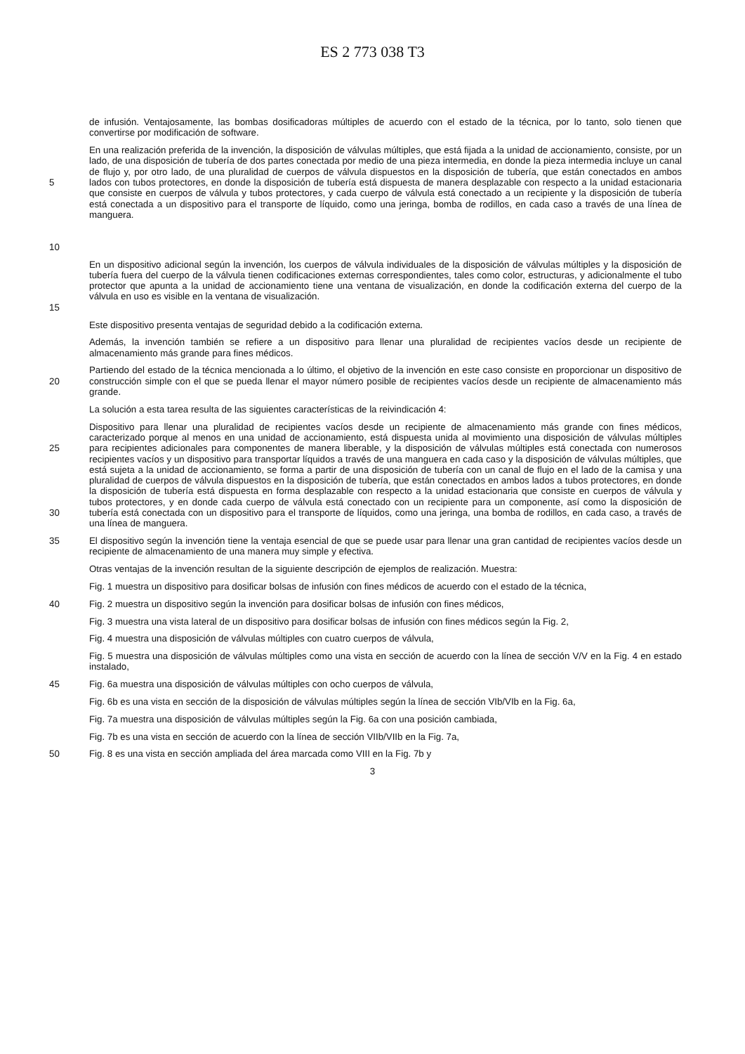ES 2 773 038 T3
de infusión. Ventajosamente, las bombas dosificadoras múltiples de acuerdo con el estado de la técnica, por lo tanto, solo tienen que convertirse por modificación de software.
5
10 En una realización preferida de la invención, la disposición de válvulas múltiples, que está fijada a la unidad de accionamiento, consiste, por un lado, de una disposición de tubería de dos partes conectada por medio de una pieza intermedia, en donde la pieza intermedia incluye un canal de flujo y, por otro lado, de una pluralidad de cuerpos de válvula dispuestos en la disposición de tubería, que están conectados en ambos lados con tubos protectores, en donde la disposición de tubería está dispuesta de manera desplazable con respecto a la unidad estacionaria que consiste en cuerpos de válvula y tubos protectores, y cada cuerpo de válvula está conectado a un recipiente y la disposición de tubería está conectada a un dispositivo para el transporte de líquido, como una jeringa, bomba de rodillos, en cada caso a través de una línea de manguera.
15 En un dispositivo adicional según la invención, los cuerpos de válvula individuales de la disposición de válvulas múltiples y la disposición de tubería fuera del cuerpo de la válvula tienen codificaciones externas correspondientes, tales como color, estructuras, y adicionalmente el tubo protector que apunta a la unidad de accionamiento tiene una ventana de visualización, en donde la codificación externa del cuerpo de la válvula en uso es visible en la ventana de visualización.
Este dispositivo presenta ventajas de seguridad debido a la codificación externa.
Además, la invención también se refiere a un dispositivo para llenar una pluralidad de recipientes vacíos desde un recipiente de almacenamiento más grande para fines médicos.
20 Partiendo del estado de la técnica mencionada a lo último, el objetivo de la invención en este caso consiste en proporcionar un dispositivo de construcción simple con el que se pueda llenar el mayor número posible de recipientes vacíos desde un recipiente de almacenamiento más grande.
La solución a esta tarea resulta de las siguientes características de la reivindicación 4:
25
30 Dispositivo para llenar una pluralidad de recipientes vacíos desde un recipiente de almacenamiento más grande con fines médicos, caracterizado porque al menos en una unidad de accionamiento, está dispuesta unida al movimiento una disposición de válvulas múltiples para recipientes adicionales para componentes de manera liberable, y la disposición de válvulas múltiples está conectada con numerosos recipientes vacíos y un dispositivo para transportar líquidos a través de una manguera en cada caso y la disposición de válvulas múltiples, que está sujeta a la unidad de accionamiento, se forma a partir de una disposición de tubería con un canal de flujo en el lado de la camisa y una pluralidad de cuerpos de válvula dispuestos en la disposición de tubería, que están conectados en ambos lados a tubos protectores, en donde la disposición de tubería está dispuesta en forma desplazable con respecto a la unidad estacionaria que consiste en cuerpos de válvula y tubos protectores, y en donde cada cuerpo de válvula está conectado con un recipiente para un componente, así como la disposición de tubería está conectada con un dispositivo para el transporte de líquidos, como una jeringa, una bomba de rodillos, en cada caso, a través de una línea de manguera.
35 El dispositivo según la invención tiene la ventaja esencial de que se puede usar para llenar una gran cantidad de recipientes vacíos desde un recipiente de almacenamiento de una manera muy simple y efectiva.
Otras ventajas de la invención resultan de la siguiente descripción de ejemplos de realización. Muestra:
Fig. 1 muestra un dispositivo para dosificar bolsas de infusión con fines médicos de acuerdo con el estado de la técnica,
40 Fig. 2 muestra un dispositivo según la invención para dosificar bolsas de infusión con fines médicos,
Fig. 3 muestra una vista lateral de un dispositivo para dosificar bolsas de infusión con fines médicos según la Fig. 2,
Fig. 4 muestra una disposición de válvulas múltiples con cuatro cuerpos de válvula,
Fig. 5 muestra una disposición de válvulas múltiples como una vista en sección de acuerdo con la línea de sección V/V en la Fig. 4 en estado instalado,
45 Fig. 6a muestra una disposición de válvulas múltiples con ocho cuerpos de válvula,
Fig. 6b es una vista en sección de la disposición de válvulas múltiples según la línea de sección VIb/VIb en la Fig. 6a,
Fig. 7a muestra una disposición de válvulas múltiples según la Fig. 6a con una posición cambiada,
Fig. 7b es una vista en sección de acuerdo con la línea de sección VIIb/VIIb en la Fig. 7a,
50 Fig. 8 es una vista en sección ampliada del área marcada como VIII en la Fig. 7b y
3